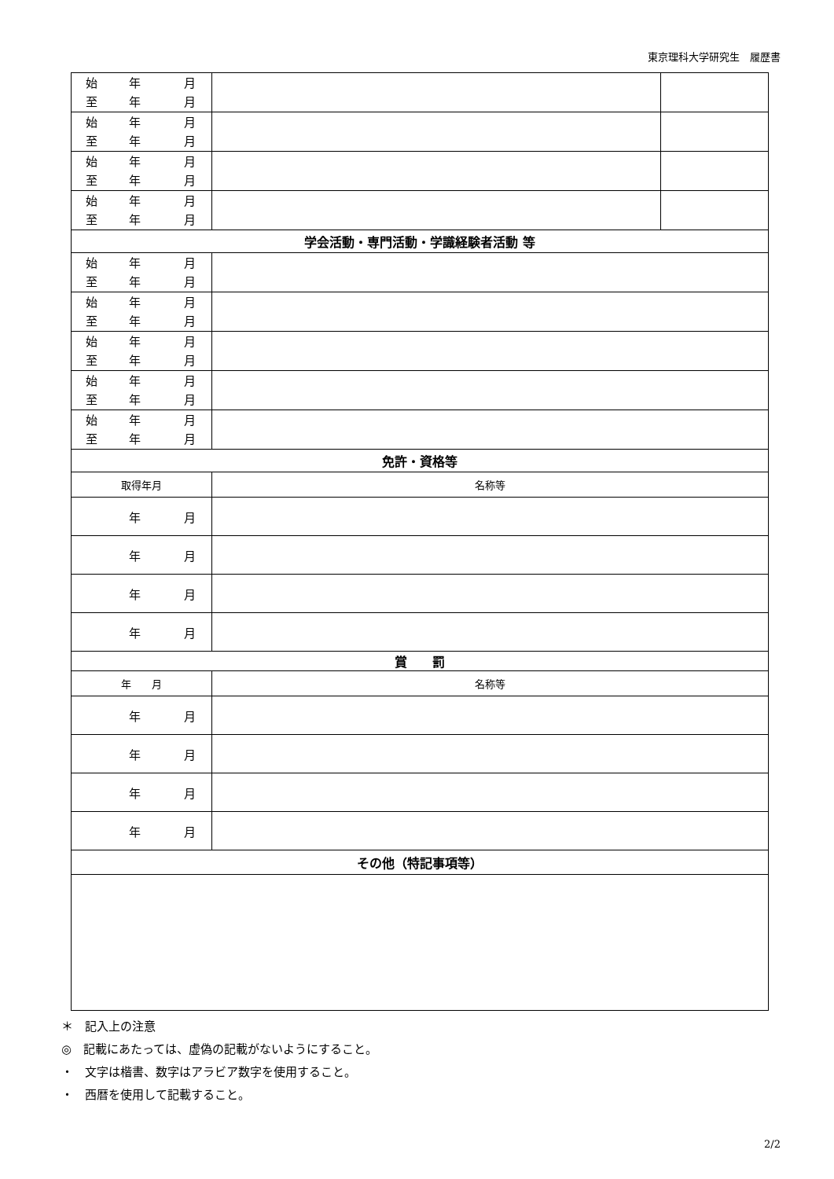東京理科大学研究生　履歴書
| 始 年 月 至 年 月 | | |
| 始 年 月 至 年 月 | | |
| 始 年 月 至 年 月 | | |
| 始 年 月 至 年 月 | | |
| 学会活動・専門活動・学識経験者活動 等 | | |
| 始 年 月 至 年 月 | | |
| 始 年 月 至 年 月 | | |
| 始 年 月 至 年 月 | | |
| 始 年 月 至 年 月 | | |
| 始 年 月 至 年 月 | | |
| 免許・資格等 | | |
| 取得年月 | 名称等 | |
| 年 月 | | |
| 年 月 | | |
| 年 月 | | |
| 年 月 | | |
| 賞 罰 | | |
| 年 月 | 名称等 | |
| 年 月 | | |
| 年 月 | | |
| 年 月 | | |
| 年 月 | | |
| その他（特記事項等） | | |
＊　記入上の注意
◎　記載にあたっては、虚偽の記載がないようにすること。
・　文字は楷書、数字はアラビア数字を使用すること。
・　西暦を使用して記載すること。
2/2